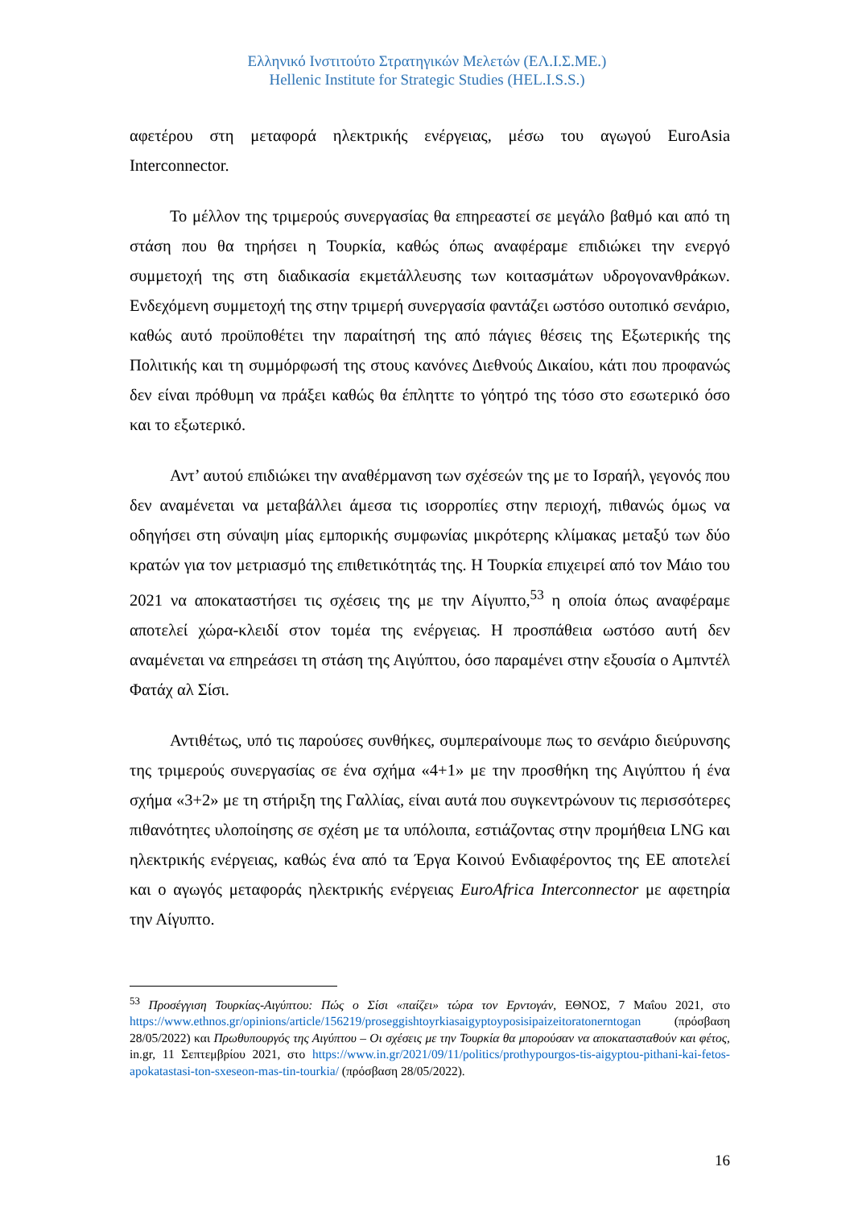Ελληνικό Ινστιτούτο Στρατηγικών Μελετών (ΕΛ.Ι.Σ.ΜΕ.)
Hellenic Institute for Strategic Studies (HEL.I.S.S.)
αφετέρου στη μεταφορά ηλεκτρικής ενέργειας, μέσω του αγωγού EuroAsia Interconnector.
Το μέλλον της τριμερούς συνεργασίας θα επηρεαστεί σε μεγάλο βαθμό και από τη στάση που θα τηρήσει η Τουρκία, καθώς όπως αναφέραμε επιδιώκει την ενεργό συμμετοχή της στη διαδικασία εκμετάλλευσης των κοιτασμάτων υδρογονανθράκων. Ενδεχόμενη συμμετοχή της στην τριμερή συνεργασία φαντάζει ωστόσο ουτοπικό σενάριο, καθώς αυτό προϋποθέτει την παραίτησή της από πάγιες θέσεις της Εξωτερικής της Πολιτικής και τη συμμόρφωσή της στους κανόνες Διεθνούς Δικαίου, κάτι που προφανώς δεν είναι πρόθυμη να πράξει καθώς θα έπληττε το γόητρό της τόσο στο εσωτερικό όσο και το εξωτερικό.
Αντ’ αυτού επιδιώκει την αναθέρμανση των σχέσεών της με το Ισραήλ, γεγονός που δεν αναμένεται να μεταβάλλει άμεσα τις ισορροπίες στην περιοχή, πιθανώς όμως να οδηγήσει στη σύναψη μίας εμπορικής συμφωνίας μικρότερης κλίμακας μεταξύ των δύο κρατών για τον μετριασμό της επιθετικότητάς της. Η Τουρκία επιχειρεί από τον Μάιο του 2021 να αποκαταστήσει τις σχέσεις της με την Αίγυπτο,<sup>53</sup> η οποία όπως αναφέραμε αποτελεί χώρα-κλειδί στον τομέα της ενέργειας. Η προσπάθεια ωστόσο αυτή δεν αναμένεται να επηρεάσει τη στάση της Αιγύπτου, όσο παραμένει στην εξουσία ο Αμπντέλ Φατάχ αλ Σίσι.
Αντιθέτως, υπό τις παρούσες συνθήκες, συμπεραίνουμε πως το σενάριο διεύρυνσης της τριμερούς συνεργασίας σε ένα σχήμα «4+1» με την προσθήκη της Αιγύπτου ή ένα σχήμα «3+2» με τη στήριξη της Γαλλίας, είναι αυτά που συγκεντρώνουν τις περισσότερες πιθανότητες υλοποίησης σε σχέση με τα υπόλοιπα, εστιάζοντας στην προμήθεια LNG και ηλεκτρικής ενέργειας, καθώς ένα από τα Έργα Κοινού Ενδιαφέροντος της ΕΕ αποτελεί και ο αγωγός μεταφοράς ηλεκτρικής ενέργειας EuroAfrica Interconnector με αφετηρία την Αίγυπτο.
<sup>53</sup> Προσέγγιση Τουρκίας-Αιγύπτου: Πώς ο Σίσι «παίζει» τώρα τον Ερντογάν, ΕΘΝΟΣ, 7 Μαΐου 2021, στο https://www.ethnos.gr/opinions/article/156219/proseggishtoyrkiasaigyptoyposisipaizeitoratonerntogan (πρόσβαση 28/05/2022) και Πρωθυπουργός της Αιγύπτου – Οι σχέσεις με την Τουρκία θα μπορούσαν να αποκατασταθούν και φέτος, in.gr, 11 Σεπτεμβρίου 2021, στο https://www.in.gr/2021/09/11/politics/prothypourgos-tis-aigyptou-pithani-kai-fetos-apokatastasi-ton-sxeseon-mas-tin-tourkia/ (πρόσβαση 28/05/2022).
16